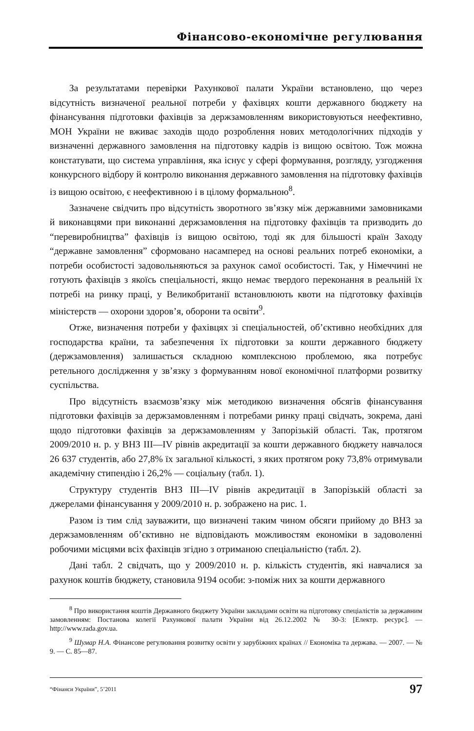Фінансово-економічне регулювання
За результатами перевірки Рахункової палати України встановлено, що через відсутність визначеної реальної потреби у фахівцях кошти державного бюджету на фінансування підготовки фахівців за держзамовленням використовуються неефективно, МОН України не вживає заходів щодо розроблення нових методологічних підходів у визначенні державного замовлення на підготовку кадрів із вищою освітою. Тож можна констатувати, що система управління, яка існує у сфері формування, розгляду, узгодження конкурсного відбору й контролю виконання державного замовлення на підготовку фахівців із вищою освітою, є неефективною і в цілому формальною<sup>8</sup>.
Зазначене свідчить про відсутність зворотного зв’язку між державними замовниками й виконавцями при виконанні держзамовлення на підготовку фахівців та призводить до “перевиробництва” фахівців із вищою освітою, тоді як для більшості країн Заходу “державне замовлення” сформовано насамперед на основі реальних потреб економіки, а потреби особистості задовольняються за рахунок самої особистості. Так, у Німеччині не готують фахівців з якоїсь спеціальності, якщо немає твердого переконання в реальній їх потребі на ринку праці, у Великобританії встановлюють квоти на підготовку фахівців міністерств — охорони здоров’я, оборони та освіти<sup>9</sup>.
Отже, визначення потреби у фахівцях зі спеціальностей, об’єктивно необхідних для господарства країни, та забезпечення їх підготовки за кошти державного бюджету (держзамовлення) залишається складною комплексною проблемою, яка потребує ретельного дослідження у зв’язку з формуванням нової економічної платформи розвитку суспільства.
Про відсутність взаємозв’язку між методикою визначення обсягів фінансування підготовки фахівців за держзамовленням і потребами ринку праці свідчать, зокрема, дані щодо підготовки фахівців за держзамовленням у Запорізькій області. Так, протягом 2009/2010 н. р. у ВНЗ III—IV рівнів акредитації за кошти державного бюджету навчалося 26 637 студентів, або 27,8% їх загальної кількості, з яких протягом року 73,8% отримували академічну стипендію і 26,2% — соціальну (табл. 1).
Структуру студентів ВНЗ III—IV рівнів акредитації в Запорізькій області за джерелами фінансування у 2009/2010 н. р. зображено на рис. 1.
Разом із тим слід зауважити, що визначені таким чином обсяги прийому до ВНЗ за держзамовленням об’єктивно не відповідають можливостям економіки в задоволенні робочими місцями всіх фахівців згідно з отриманою спеціальністю (табл. 2).
Дані табл. 2 свідчать, що у 2009/2010 н. р. кількість студентів, які навчалися за рахунок коштів бюджету, становила 9194 особи: з-поміж них за кошти державного
<sup>8</sup> Про використання коштів Державного бюджету України закладами освіти на підготовку спеціалістів за державним замовленням: Постанова колегії Рахункової палати України від 26.12.2002 № 30-3: [Електр. ресурс]. — http://www.rada.gov.ua.
<sup>9</sup> Шумар Н.А. Фінансове регулювання розвитку освіти у зарубіжних країнах // Економіка та держава. — 2007. — № 9. — С. 85—87.
“Фінанси України”, 5’2011 97